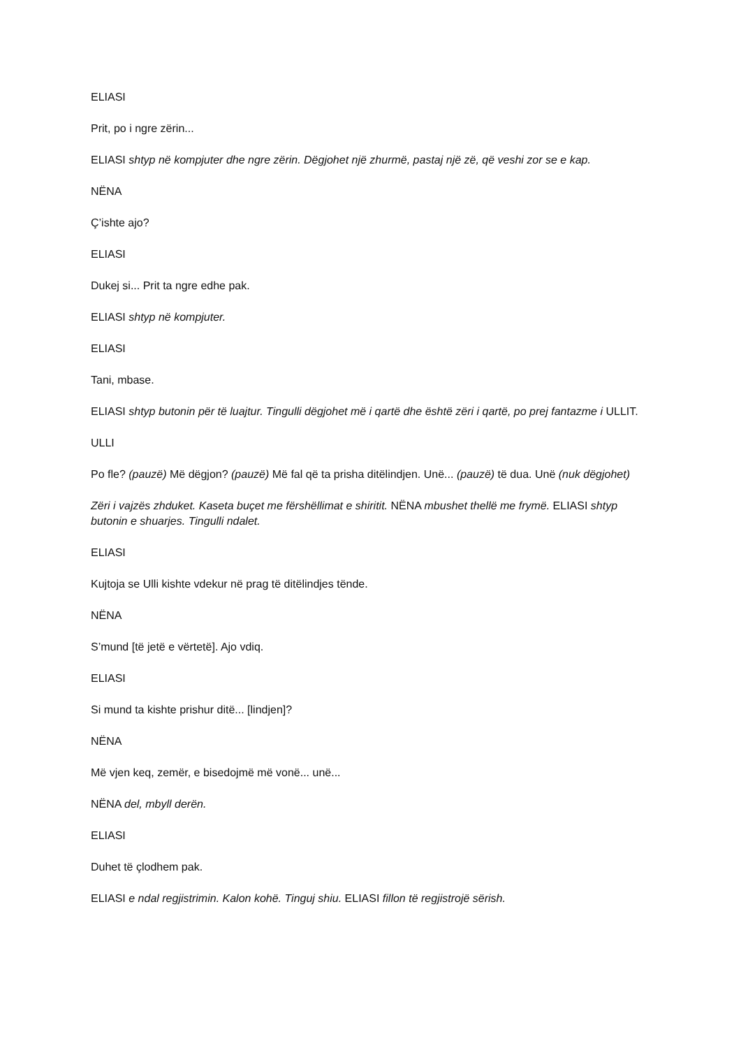ELIASI
Prit, po i ngre zërin...
ELIASI shtyp në kompjuter dhe ngre zërin. Dëgjohet një zhurmë, pastaj një zë, që veshi zor se e kap.
NËNA
Ç’ishte ajo?
ELIASI
Dukej si... Prit ta ngre edhe pak.
ELIASI shtyp në kompjuter.
ELIASI
Tani, mbase.
ELIASI shtyp butonin për të luajtur. Tingulli dëgjohet më i qartë dhe është zëri i qartë, po prej fantazme i ULLIT.
ULLI
Po fle? (pauzë) Më dëgjon? (pauzë) Më fal që ta prisha ditëlindjen. Unë... (pauzë) të dua. Unë (nuk dëgjohet)
Zëri i vajzës zhduket. Kaseta buçet me fërshëllimat e shiritit. NËNA mbushet thellë me frymë. ELIASI shtyp butonin e shuarjes. Tingulli ndalet.
ELIASI
Kujtoja se Ulli kishte vdekur në prag të ditëlindjes tënde.
NËNA
S’mund [të jetë e vërtetë]. Ajo vdiq.
ELIASI
Si mund ta kishte prishur ditë... [lindjen]?
NËNA
Më vjen keq, zemër, e bisedojmë më vonë... unë...
NËNA del, mbyll derën.
ELIASI
Duhet të çlodhem pak.
ELIASI e ndal regjistrimin. Kalon kohë. Tinguj shiu. ELIASI fillon të regjistrojë sërish.